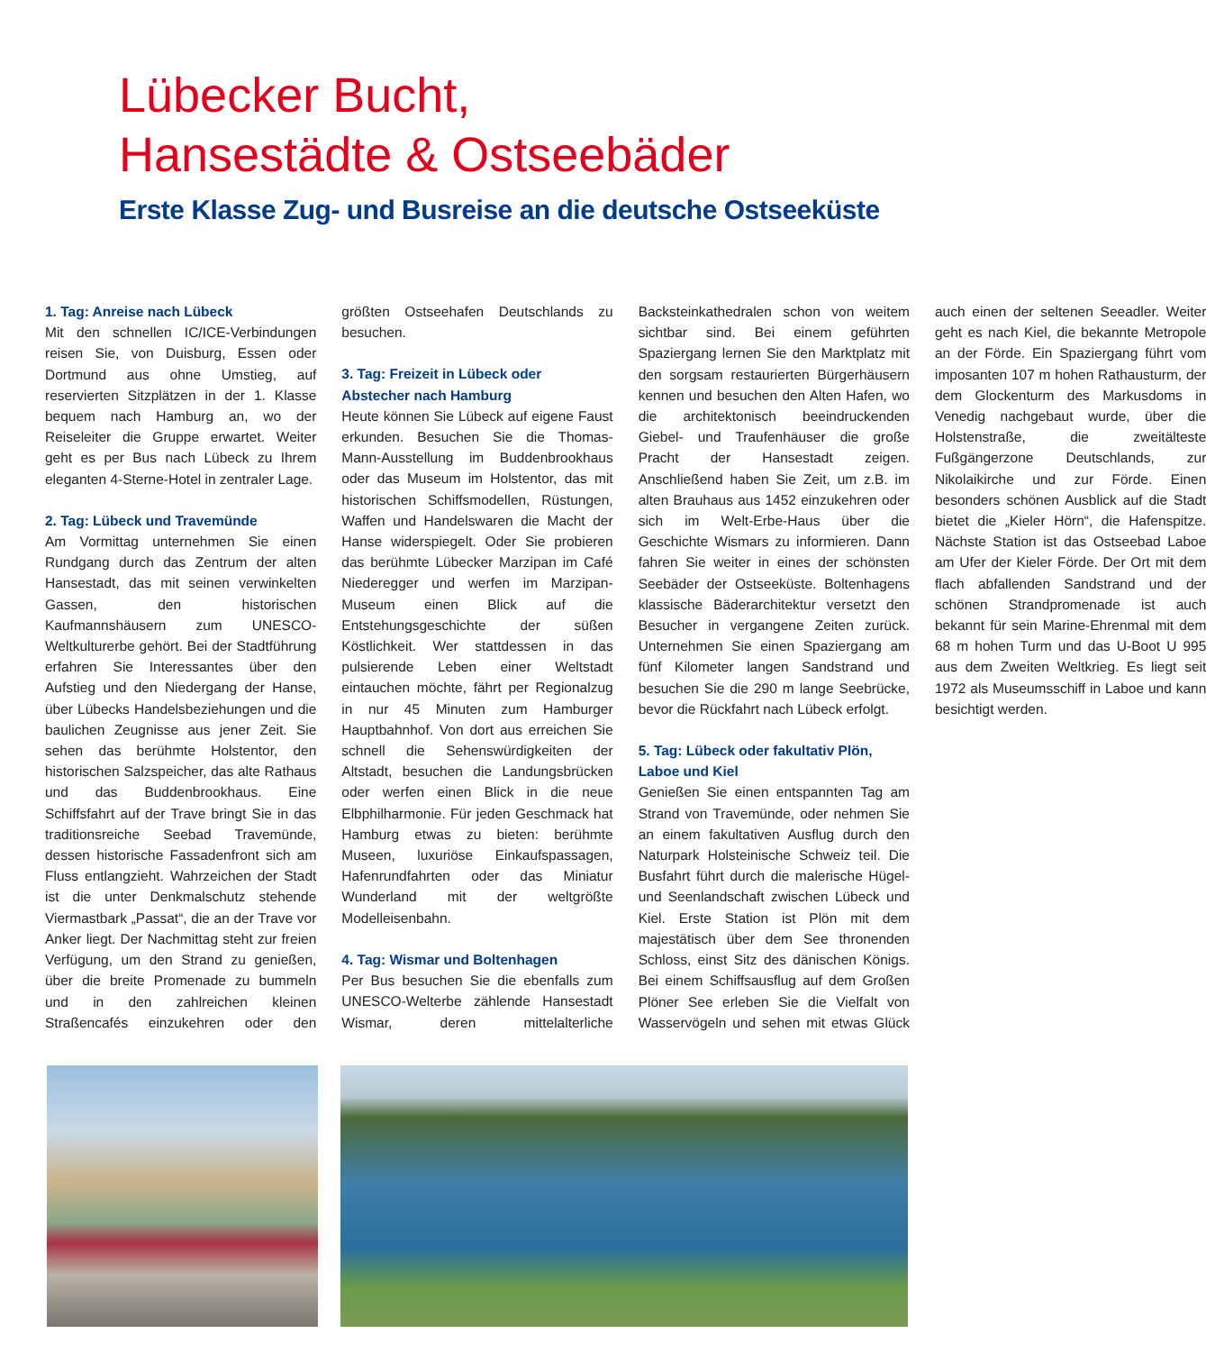Lübecker Bucht,
Hansestädte & Ostseebäder
Erste Klasse Zug- und Busreise an die deutsche Ostseeküste
1. Tag: Anreise nach Lübeck
Mit den schnellen IC/ICE-Verbindungen reisen Sie, von Duisburg, Essen oder Dortmund aus ohne Umstieg, auf reservierten Sitzplätzen in der 1. Klasse bequem nach Hamburg an, wo der Reiseleiter die Gruppe erwartet. Weiter geht es per Bus nach Lübeck zu Ihrem eleganten 4-Sterne-Hotel in zentraler Lage.
2. Tag: Lübeck und Travemünde
Am Vormittag unternehmen Sie einen Rundgang durch das Zentrum der alten Hansestadt, das mit seinen verwinkelten Gassen, den historischen Kaufmannshäusern zum UNESCO-Weltkulturerbe gehört. Bei der Stadtführung erfahren Sie Interessantes über den Aufstieg und den Niedergang der Hanse, über Lübecks Handelsbeziehungen und die baulichen Zeugnisse aus jener Zeit. Sie sehen das berühmte Holstentor, den historischen Salzspeicher, das alte Rathaus und das Buddenbrookhaus. Eine Schiffsfahrt auf der Trave bringt Sie in das traditionsreiche Seebad Travemünde, dessen historische Fassadenfront sich am Fluss entlangzieht. Wahrzeichen der Stadt ist die unter Denkmalschutz stehende Viermastbark „Passat“, die an der Trave vor Anker liegt. Der Nachmittag steht zur freien Verfügung, um den Strand zu genießen, über die breite Promenade zu bummeln und in den zahlreichen kleinen Straßencafés einzukehren oder den größten Ostseehafen Deutschlands zu besuchen.
3. Tag: Freizeit in Lübeck oder Abstecher nach Hamburg
Heute können Sie Lübeck auf eigene Faust erkunden. Besuchen Sie die Thomas-Mann-Ausstellung im Buddenbrookhaus oder das Museum im Holstentor, das mit historischen Schiffsmodellen, Rüstungen, Waffen und Handelswaren die Macht der Hanse widerspiegelt. Oder Sie probieren das berühmte Lübecker Marzipan im Café Niederegger und werfen im Marzipan-Museum einen Blick auf die Entstehungsgeschichte der süßen Köstlichkeit. Wer stattdessen in das pulsierende Leben einer Weltstadt eintauchen möchte, fährt per Regionalzug in nur 45 Minuten zum Hamburger Hauptbahnhof. Von dort aus erreichen Sie schnell die Sehenswürdigkeiten der Altstadt, besuchen die Landungsbrücken oder werfen einen Blick in die neue Elbphilharmonie. Für jeden Geschmack hat Hamburg etwas zu bieten: berühmte Museen, luxuriöse Einkaufspassagen, Hafenrundfahrten oder das Miniatur Wunderland mit der weltgrößte Modelleisenbahn.
4. Tag: Wismar und Boltenhagen
Per Bus besuchen Sie die ebenfalls zum UNESCO-Welterbe zählende Hansestadt Wismar, deren mittelalterliche Backsteinkathedralen schon von weitem sichtbar sind. Bei einem geführten Spaziergang lernen Sie den Marktplatz mit den sorgsam restaurierten Bürgerhäusern kennen und besuchen den Alten Hafen, wo die architektonisch beeindruckenden Giebel- und Traufenhäuser die große Pracht der Hansestadt zeigen. Anschließend haben Sie Zeit, um z.B. im alten Brauhaus aus 1452 einzukehren oder sich im Welt-Erbe-Haus über die Geschichte Wismars zu informieren. Dann fahren Sie weiter in eines der schönsten Seebäder der Ostseeküste. Boltenhagens klassische Bäderarchitektur versetzt den Besucher in vergangene Zeiten zurück. Unternehmen Sie einen Spaziergang am fünf Kilometer langen Sandstrand und besuchen Sie die 290 m lange Seebrücke, bevor die Rückfahrt nach Lübeck erfolgt.
5. Tag: Lübeck oder fakultativ Plön, Laboe und Kiel
Genießen Sie einen entspannten Tag am Strand von Travemünde, oder nehmen Sie an einem fakultativen Ausflug durch den Naturpark Holsteinische Schweiz teil. Die Busfahrt führt durch die malerische Hügel- und Seenlandschaft zwischen Lübeck und Kiel. Erste Station ist Plön mit dem majestätisch über dem See thronenden Schloss, einst Sitz des dänischen Königs. Bei einem Schiffsausflug auf dem Großen Plöner See erleben Sie die Vielfalt von Wasservögeln und sehen mit etwas Glück auch einen der seltenen Seeadler. Weiter geht es nach Kiel, die bekannte Metropole an der Förde. Ein Spaziergang führt vom imposanten 107 m hohen Rathausturm, der dem Glockenturm des Markusdoms in Venedig nachgebaut wurde, über die Holstenstraße, die zweitälteste Fußgängerzone Deutschlands, zur Nikolaikirche und zur Förde. Einen besonders schönen Ausblick auf die Stadt bietet die „Kieler Hörn“, die Hafenspitze. Nächste Station ist das Ostseebad Laboe am Ufer der Kieler Förde. Der Ort mit dem flach abfallenden Sandstrand und der schönen Strandpromenade ist auch bekannt für sein Marine-Ehrenmal mit dem 68 m hohen Turm und das U-Boot U 995 aus dem Zweiten Weltkrieg. Es liegt seit 1972 als Museumsschiff in Laboe und kann besichtigt werden.